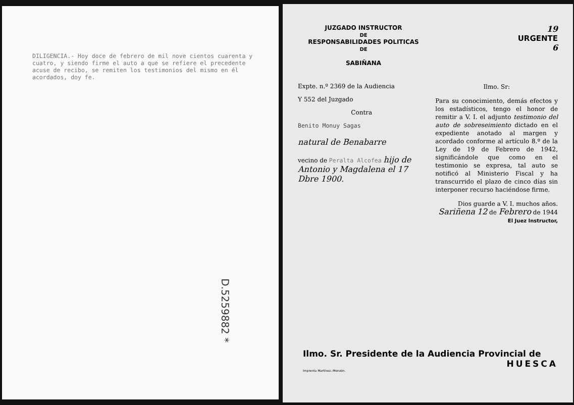DILIGENCIA.- Hoy doce de febrero de mil nove cientos cuarenta y cuatro, y siendo firme el auto a que se refiere el precedente acuse de recibo, se remiten los testimonios del mismo en él acordados, doy fe.
D.5259882 *
JUZGADO INSTRUCTOR
DE
RESPONSABILIDADES POLITICAS
DE
SABIÑANA
19
URGENTE
6
Expte. n.º 2369 de la Audiencia
Y 552 del Juzgado
Contra
Benito Monuy Sagas
natural de Benabarre
vecino de Peralta Alcofea hijo de Antonio y Magdalena el 17 Dbre 1900.
Ilmo. Sr:
Para su conocimiento, demás efectos y los estadísticos, tengo el honor de remitir a V. I. el adjunto testimonio del auto de sobreseimiento dictado en el expediente anotado al margen y acordado conforme al artículo 8.º de la Ley de 19 de Febrero de 1942, significándole que como en el testimonio se expresa, tal auto se notificó al Ministerio Fiscal y ha transcurrido el plazo de cinco días sin interponer recurso haciéndose firme.
Dios guarde a V. I. muchos años.
Sariñena 12 de Febrero de 1944
El Juez Instructor,
Ilmo. Sr. Presidente de la Audiencia Provincial de
HUESCA
Imprenta Martínez.-Monzón.